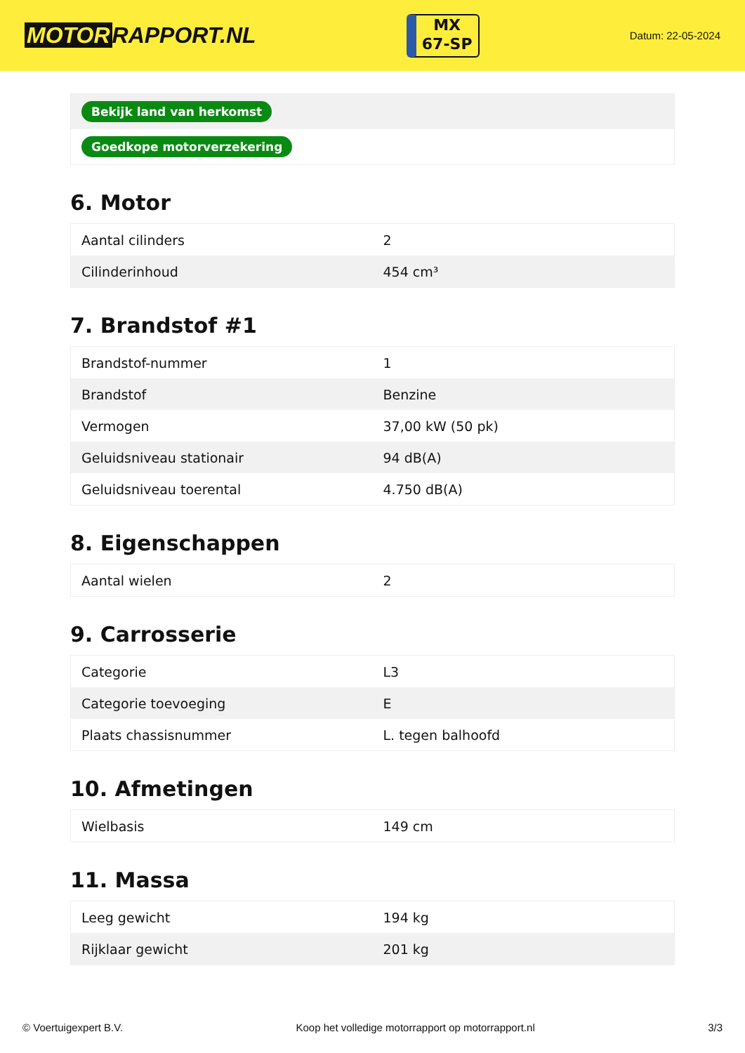MOTOR RAPPORT.NL
MX
67-SP
Datum: 22-05-2024
| Bekijk land van herkomst |
| Goedkope motorverzekering |
6. Motor
| Aantal cilinders | 2 |
| Cilinderinhoud | 454 cm³ |
7. Brandstof #1
| Brandstof-nummer | 1 |
| Brandstof | Benzine |
| Vermogen | 37,00 kW (50 pk) |
| Geluidsniveau stationair | 94 dB(A) |
| Geluidsniveau toerental | 4.750 dB(A) |
8. Eigenschappen
| Aantal wielen | 2 |
9. Carrosserie
| Categorie | L3 |
| Categorie toevoeging | E |
| Plaats chassisnummer | L. tegen balhoofd |
10. Afmetingen
| Wielbasis | 149 cm |
11. Massa
| Leeg gewicht | 194 kg |
| Rijklaar gewicht | 201 kg |
© Voertuigexpert B.V. Koop het volledige motorrapport op motorrapport.nl 3/3